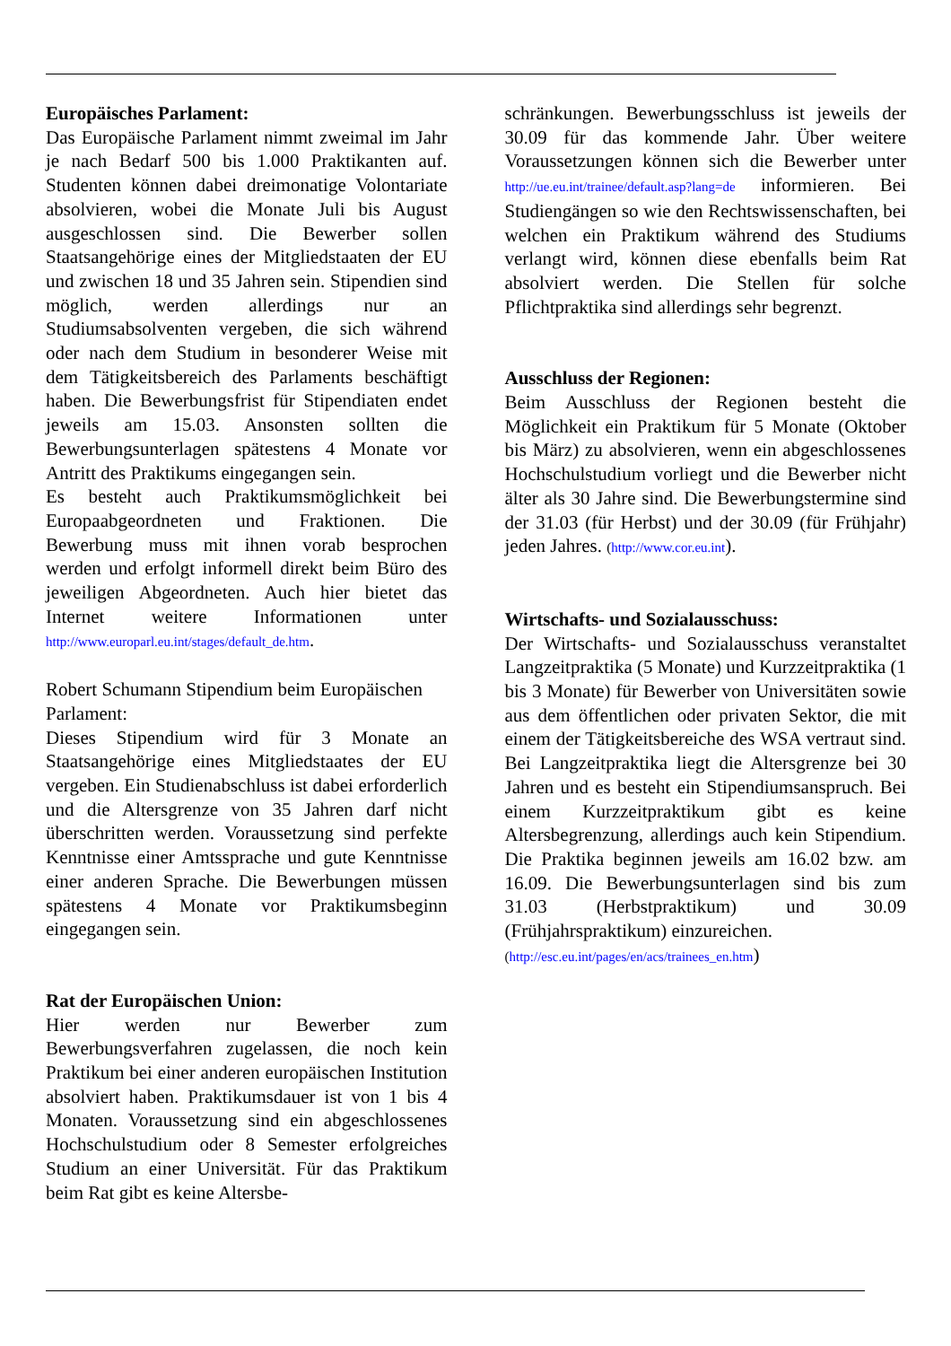Europäisches Parlament:
Das Europäische Parlament nimmt zweimal im Jahr je nach Bedarf 500 bis 1.000 Praktikanten auf. Studenten können dabei dreimonatige Volontariate absolvieren, wobei die Monate Juli bis August ausgeschlossen sind. Die Bewerber sollen Staatsangehörige eines der Mitgliedstaaten der EU und zwischen 18 und 35 Jahren sein. Stipendien sind möglich, werden allerdings nur an Studiumsabsolventen vergeben, die sich während oder nach dem Studium in besonderer Weise mit dem Tätigkeitsbereich des Parlaments beschäftigt haben. Die Bewerbungsfrist für Stipendiaten endet jeweils am 15.03. Ansonsten sollten die Bewerbungsunterlagen spätestens 4 Monate vor Antritt des Praktikums eingegangen sein.
Es besteht auch Praktikumsmöglichkeit bei Europaabgeordneten und Fraktionen. Die Bewerbung muss mit ihnen vorab besprochen werden und erfolgt informell direkt beim Büro des jeweiligen Abgeordneten. Auch hier bietet das Internet weitere Informationen unter http://www.europarl.eu.int/stages/default_de.htm.
Robert Schumann Stipendium beim Europäischen Parlament:
Dieses Stipendium wird für 3 Monate an Staatsangehörige eines Mitgliedstaates der EU vergeben. Ein Studienabschluss ist dabei erforderlich und die Altersgrenze von 35 Jahren darf nicht überschritten werden. Voraussetzung sind perfekte Kenntnisse einer Amtssprache und gute Kenntnisse einer anderen Sprache. Die Bewerbungen müssen spätestens 4 Monate vor Praktikumsbeginn eingegangen sein.
Rat der Europäischen Union:
Hier werden nur Bewerber zum Bewerbungsverfahren zugelassen, die noch kein Praktikum bei einer anderen europäischen Institution absolviert haben. Praktikumsdauer ist von 1 bis 4 Monaten. Voraussetzung sind ein abgeschlossenes Hochschulstudium oder 8 Semester erfolgreiches Studium an einer Universität. Für das Praktikum beim Rat gibt es keine Altersbe-
schränkungen. Bewerbungsschluss ist jeweils der 30.09 für das kommende Jahr. Über weitere Voraussetzungen können sich die Bewerber unter http://ue.eu.int/trainee/default.asp?lang=de informieren. Bei Studiengängen so wie den Rechtswissenschaften, bei welchen ein Praktikum während des Studiums verlangt wird, können diese ebenfalls beim Rat absolviert werden. Die Stellen für solche Pflichtpraktika sind allerdings sehr begrenzt.
Ausschluss der Regionen:
Beim Ausschluss der Regionen besteht die Möglichkeit ein Praktikum für 5 Monate (Oktober bis März) zu absolvieren, wenn ein abgeschlossenes Hochschulstudium vorliegt und die Bewerber nicht älter als 30 Jahre sind. Die Bewerbungstermine sind der 31.03 (für Herbst) und der 30.09 (für Frühjahr) jeden Jahres. (http://www.cor.eu.int).
Wirtschafts- und Sozialausschuss:
Der Wirtschafts- und Sozialausschuss veranstaltet Langzeitpraktika (5 Monate) und Kurzzeitpraktika (1 bis 3 Monate) für Bewerber von Universitäten sowie aus dem öffentlichen oder privaten Sektor, die mit einem der Tätigkeitsbereiche des WSA vertraut sind. Bei Langzeitpraktika liegt die Altersgrenze bei 30 Jahren und es besteht ein Stipendiumsanspruch. Bei einem Kurzzeitpraktikum gibt es keine Altersbegrenzung, allerdings auch kein Stipendium. Die Praktika beginnen jeweils am 16.02 bzw. am 16.09. Die Bewerbungsunterlagen sind bis zum 31.03 (Herbstpraktikum) und 30.09 (Frühjahrspraktikum) einzureichen.
(http://esc.eu.int/pages/en/acs/trainees_en.htm)